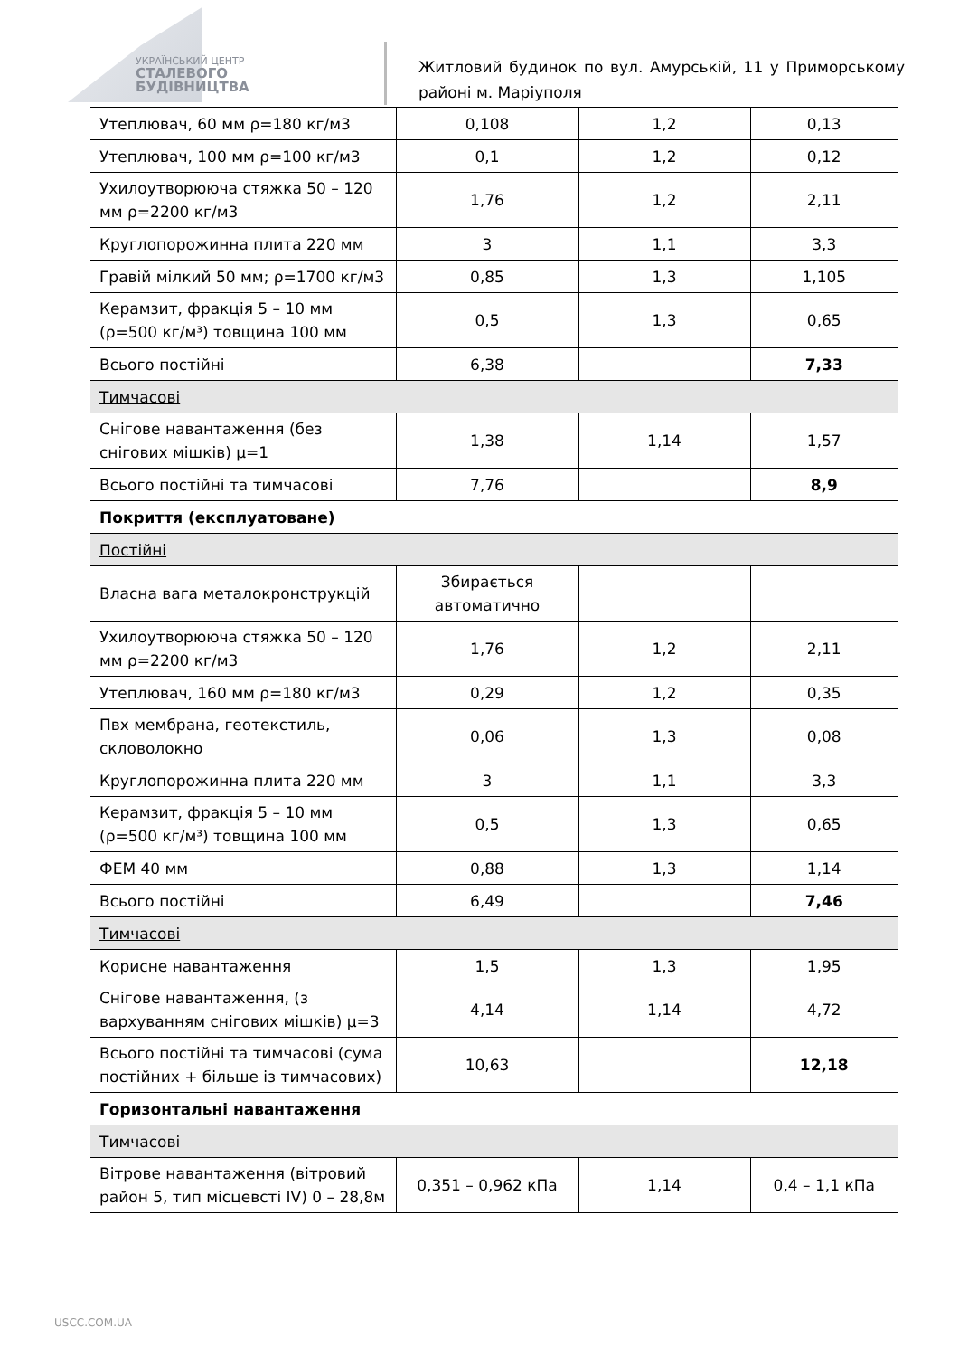УКРАЇНСЬКИЙ ЦЕНТР
СТАЛЕВОГО
БУДІВНИЦТВА
Житловий будинок по вул. Амурській, 11 у Приморському районі м. Маріуполя
| Утеплювач, 60 мм ρ=180 кг/м3 | 0,108 | 1,2 | 0,13 |
| Утеплювач, 100 мм ρ=100 кг/м3 | 0,1 | 1,2 | 0,12 |
| Ухилоутворююча стяжка 50 – 120 мм ρ=2200 кг/м3 | 1,76 | 1,2 | 2,11 |
| Круглопорожинна плита 220 мм | 3 | 1,1 | 3,3 |
| Гравій мілкий 50 мм; ρ=1700 кг/м3 | 0,85 | 1,3 | 1,105 |
| Керамзит, фракція 5 – 10 мм (ρ=500 кг/м³) товщина 100 мм | 0,5 | 1,3 | 0,65 |
| Всього постійні | 6,38 | | 7,33 |
| Тимчасові | | | |
| Снігове навантаження (без снігових мішків) μ=1 | 1,38 | 1,14 | 1,57 |
| Всього постійні та тимчасові | 7,76 | | 8,9 |
| Покриття (експлуатоване) | | | |
| Постійні | | | |
| Власна вага металокронструкцій | Збирається автоматично | | |
| Ухилоутворююча стяжка 50 – 120 мм ρ=2200 кг/м3 | 1,76 | 1,2 | 2,11 |
| Утеплювач, 160 мм ρ=180 кг/м3 | 0,29 | 1,2 | 0,35 |
| Пвх мембрана, геотекстиль, скловолокно | 0,06 | 1,3 | 0,08 |
| Круглопорожинна плита 220 мм | 3 | 1,1 | 3,3 |
| Керамзит, фракція 5 – 10 мм (ρ=500 кг/м³) товщина 100 мм | 0,5 | 1,3 | 0,65 |
| ФЕМ 40 мм | 0,88 | 1,3 | 1,14 |
| Всього постійні | 6,49 | | 7,46 |
| Тимчасові | | | |
| Корисне навантаження | 1,5 | 1,3 | 1,95 |
| Снігове навантаження, (з вархуванням снігових мішків) μ=3 | 4,14 | 1,14 | 4,72 |
| Всього постійні та тимчасові (сума постійних + більше із тимчасових) | 10,63 | | 12,18 |
| Горизонтальні навантаження | | | |
| Тимчасові | | | |
| Вітрове навантаження (вітровий район 5, тип місцевсті IV) 0 – 28,8м | 0,351 – 0,962 кПа | 1,14 | 0,4 – 1,1 кПа |
USCC.COM.UA